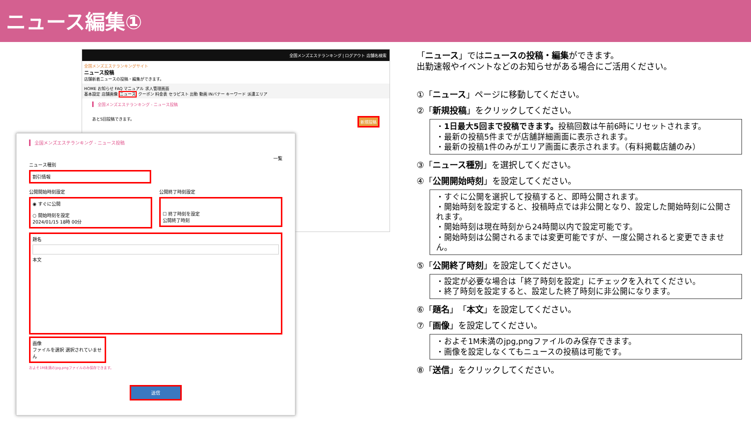ニュース編集①
全国メンズエステランキング | ログアウト 店舗名検索
全国メンズエステランキングサイト
ニュース投稿
店舗新着ニュースの投稿・編集ができます。
HOME お知らせ FAQ マニュアル 求人管理画面
基本設定 店舗画像 ニュース クーポン 料金表 セラピスト 出勤 動画 INバナー キーワード 派遣エリア
全国メンズエステランキング - ニュース投稿
あと5回投稿できます。 新規投稿
全国メンズエステランキング - ニュース投稿
一覧
ニュース種別
割引情報
公開開始時刻設定
◉ すぐに公開
○ 開始時刻を設定
2024/01/15 18時 00分
公開終了時刻設定
☐ 終了時刻を設定
公開終了時刻
題名
本文
画像
ファイルを選択 選択されていません
およそ1M未満のjpg,pngファイルのみ保存できます。
送信
「ニュース」ではニュースの投稿・編集ができます。
出勤速報やイベントなどのお知らせがある場合にご活用ください。
①「ニュース」ページに移動してください。
②「新規投稿」をクリックしてください。
・1日最大5回まで投稿できます。投稿回数は午前6時にリセットされます。
・最新の投稿5件までが店舗詳細画面に表示されます。
・最新の投稿1件のみがエリア画面に表示されます。（有料掲載店舗のみ）
③「ニュース種別」を選択してください。
④「公開開始時刻」を設定してください。
・すぐに公開を選択して投稿すると、即時公開されます。
・開始時刻を設定すると、投稿時点では非公開となり、設定した開始時刻に公開されます。
・開始時刻は現在時刻から24時間以内で設定可能です。
・開始時刻は公開されるまでは変更可能ですが、一度公開されると変更できません。
⑤「公開終了時刻」を設定してください。
・設定が必要な場合は「終了時刻を設定」にチェックを入れてください。
・終了時刻を設定すると、設定した終了時刻に非公開になります。
⑥「題名」「本文」を設定してください。
⑦「画像」を設定してください。
・およそ1M未満のjpg,pngファイルのみ保存できます。
・画像を設定しなくてもニュースの投稿は可能です。
⑧「送信」をクリックしてください。